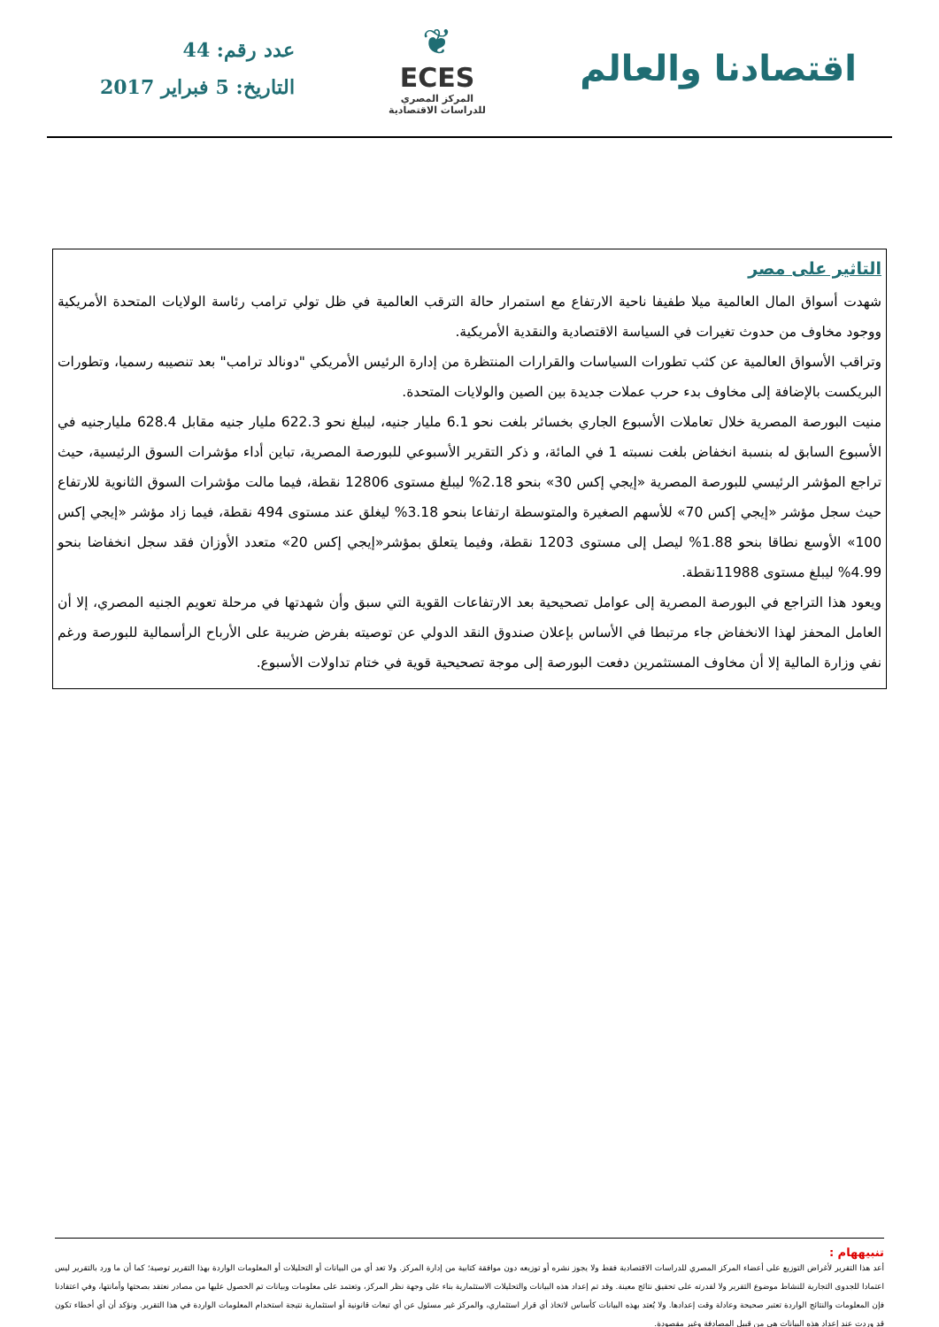اقتصادنا والعالم
❦
ECES
المركز المصري
للدراسات الاقتصادية
عدد رقم: 44
التاريخ: 5 فبراير 2017
التاثير على مصر
شهدت أسواق المال العالمية ميلا طفيفا ناحية الارتفاع مع استمرار حالة الترقب العالمية في ظل تولي ترامب رئاسة الولايات المتحدة الأمريكية ووجود مخاوف من حدوث تغيرات في السياسة الاقتصادية والنقدية الأمريكية.
وتراقب الأسواق العالمية عن كثب تطورات السياسات والقرارات المنتظرة من إدارة الرئيس الأمريكي "دونالد ترامب" بعد تنصيبه رسميا، وتطورات البريكست بالإضافة إلى مخاوف بدء حرب عملات جديدة بين الصين والولايات المتحدة.
منيت البورصة المصرية خلال تعاملات الأسبوع الجاري بخسائر بلغت نحو 6.1 مليار جنيه، ليبلغ نحو 622.3 مليار جنيه مقابل 628.4 مليارجنيه في الأسبوع السابق له بنسبة انخفاض بلغت نسبته 1 في المائة، و ذكر التقرير الأسبوعي للبورصة المصرية، تباين أداء مؤشرات السوق الرئيسية، حيث تراجع المؤشر الرئيسي للبورصة المصرية «إيجي إكس 30» بنحو 2.18% ليبلغ مستوى 12806 نقطة، فيما مالت مؤشرات السوق الثانوية للارتفاع حيث سجل مؤشر «إيجي إكس 70» للأسهم الصغيرة والمتوسطة ارتفاعا بنحو 3.18% ليغلق عند مستوى 494 نقطة، فيما زاد مؤشر «إيجي إكس 100» الأوسع نطاقا بنحو 1.88% ليصل إلى مستوى 1203 نقطة، وفيما يتعلق بمؤشر«إيجي إكس 20» متعدد الأوزان فقد سجل انخفاضا بنحو 4.99% ليبلغ مستوى 11988نقطة.
ويعود هذا التراجع في البورصة المصرية إلى عوامل تصحيحية بعد الارتفاعات القوية التي سبق وأن شهدتها في مرحلة تعويم الجنيه المصري، إلا أن العامل المحفز لهذا الانخفاض جاء مرتبطا في الأساس بإعلان صندوق النقد الدولي عن توصيته بفرض ضريبة على الأرباح الرأسمالية للبورصة ورغم نفي وزارة المالية إلا أن مخاوف المستثمرين دفعت البورصة إلى موجة تصحيحية قوية في ختام تداولات الأسبوع.
تنبيههام :
أعد هذا التقرير لأغراض التوزيع على أعضاء المركز المصري للدراسات الاقتصادية فقط ولا يجوز نشره أو توزيعه دون موافقة كتابية من إدارة المركز. ولا تعد أي من البيانات أو التحليلات أو المعلومات الواردة بهذا التقرير توصية؛ كما أن ما ورد بالتقرير ليس اعتمادا للجدوى التجارية للنشاط موضوع التقرير ولا لقدرته على تحقيق نتائج معينة. وقد تم إعداد هذه البيانات والتحليلات الاستثمارية بناء على وجهة نظر المركز، وتعتمد على معلومات وبيانات تم الحصول عليها من مصادر نعتقد بصحتها وأمانتها، وفي اعتقادنا فإن المعلومات والنتائج الواردة تعتبر صحيحة وعادلة وقت إعدادها. ولا يُعتد بهذه البيانات كأساس لاتخاذ أي قرار استثماري، والمركز غير مسئول عن أي تبعات قانونية أو استثمارية نتيجة استخدام المعلومات الواردة في هذا التقرير. ونؤكد أن أي أخطاء تكون قد وردت عند إعداد هذه البيانات هي من قبيل المصادفة وغير مقصودة.